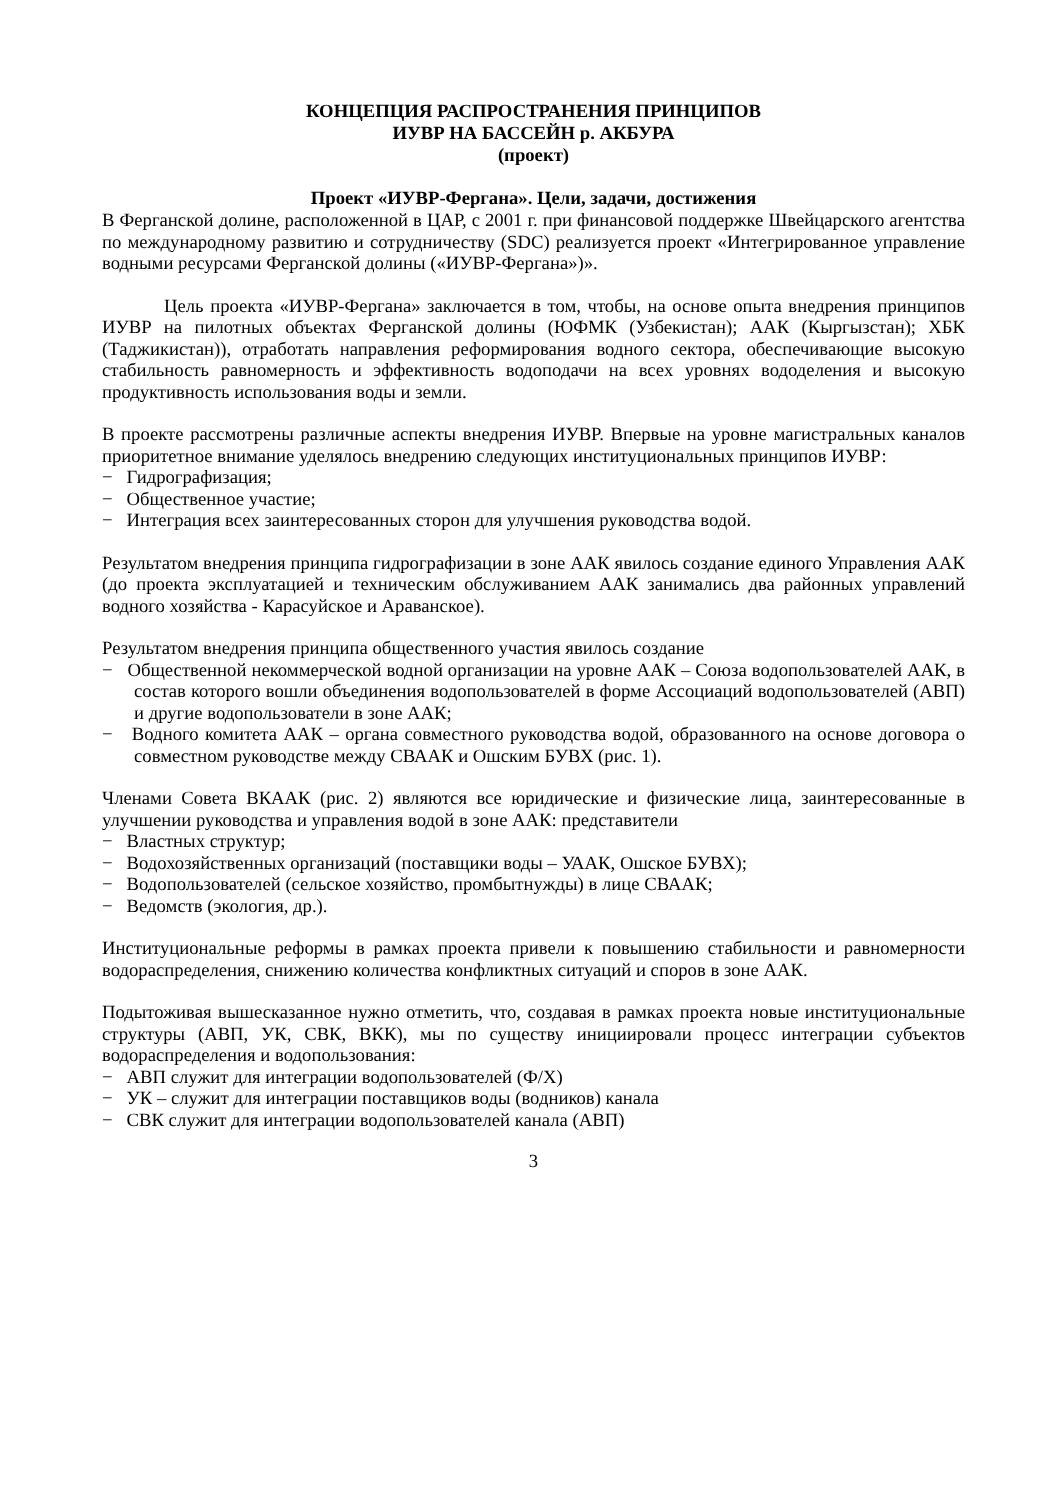КОНЦЕПЦИЯ РАСПРОСТРАНЕНИЯ ПРИНЦИПОВ
ИУВР НА БАССЕЙН р. АКБУРА
(проект)
Проект «ИУВР-Фергана». Цели, задачи, достижения
В Ферганской долине, расположенной в ЦАР, с 2001 г. при финансовой поддержке Швейцарского агентства по международному развитию и сотрудничеству (SDC) реализуется проект «Интегрированное управление водными ресурсами Ферганской долины («ИУВР-Фергана»)».
Цель проекта «ИУВР-Фергана» заключается в том, чтобы, на основе опыта внедрения принципов ИУВР на пилотных объектах Ферганской долины (ЮФМК (Узбекистан); ААК (Кыргызстан); ХБК (Таджикистан)), отработать направления реформирования водного сектора, обеспечивающие высокую стабильность равномерность и эффективность водоподачи на всех уровнях вододеления и высокую продуктивность использования воды и земли.
В проекте рассмотрены различные аспекты внедрения ИУВР. Впервые на уровне магистральных каналов приоритетное внимание уделялось внедрению следующих институциональных принципов ИУВР:
− Гидрографизация;
− Общественное участие;
− Интеграция всех заинтересованных сторон для улучшения руководства водой.
Результатом внедрения принципа гидрографизации в зоне ААК явилось создание единого Управления ААК (до проекта эксплуатацией и техническим обслуживанием ААК занимались два районных управлений водного хозяйства - Карасуйское и Араванское).
Результатом внедрения принципа общественного участия явилось создание
− Общественной некоммерческой водной организации на уровне ААК – Союза водопользователей ААК, в состав которого вошли объединения водопользователей в форме Ассоциаций водопользователей (АВП) и другие водопользователи в зоне ААК;
− Водного комитета ААК – органа совместного руководства водой, образованного на основе договора о совместном руководстве между СВААК и Ошским БУВХ (рис. 1).
Членами Совета ВКААК (рис. 2) являются все юридические и физические лица, заинтересованные в улучшении руководства и управления водой в зоне ААК: представители
− Властных структур;
− Водохозяйственных организаций (поставщики воды – УААК, Ошское БУВХ);
− Водопользователей (сельское хозяйство, промбытнужды) в лице СВААК;
− Ведомств (экология, др.).
Институциональные реформы в рамках проекта привели к повышению стабильности и равномерности водораспределения, снижению количества конфликтных ситуаций и споров в зоне ААК.
Подытоживая вышесказанное нужно отметить, что, создавая в рамках проекта новые институциональные структуры (АВП, УК, СВК, ВКК), мы по существу инициировали процесс интеграции субъектов водораспределения и водопользования:
− АВП служит для интеграции водопользователей (Ф/Х)
− УК – служит для интеграции поставщиков воды (водников) канала
− СВК служит для интеграции водопользователей канала (АВП)
3